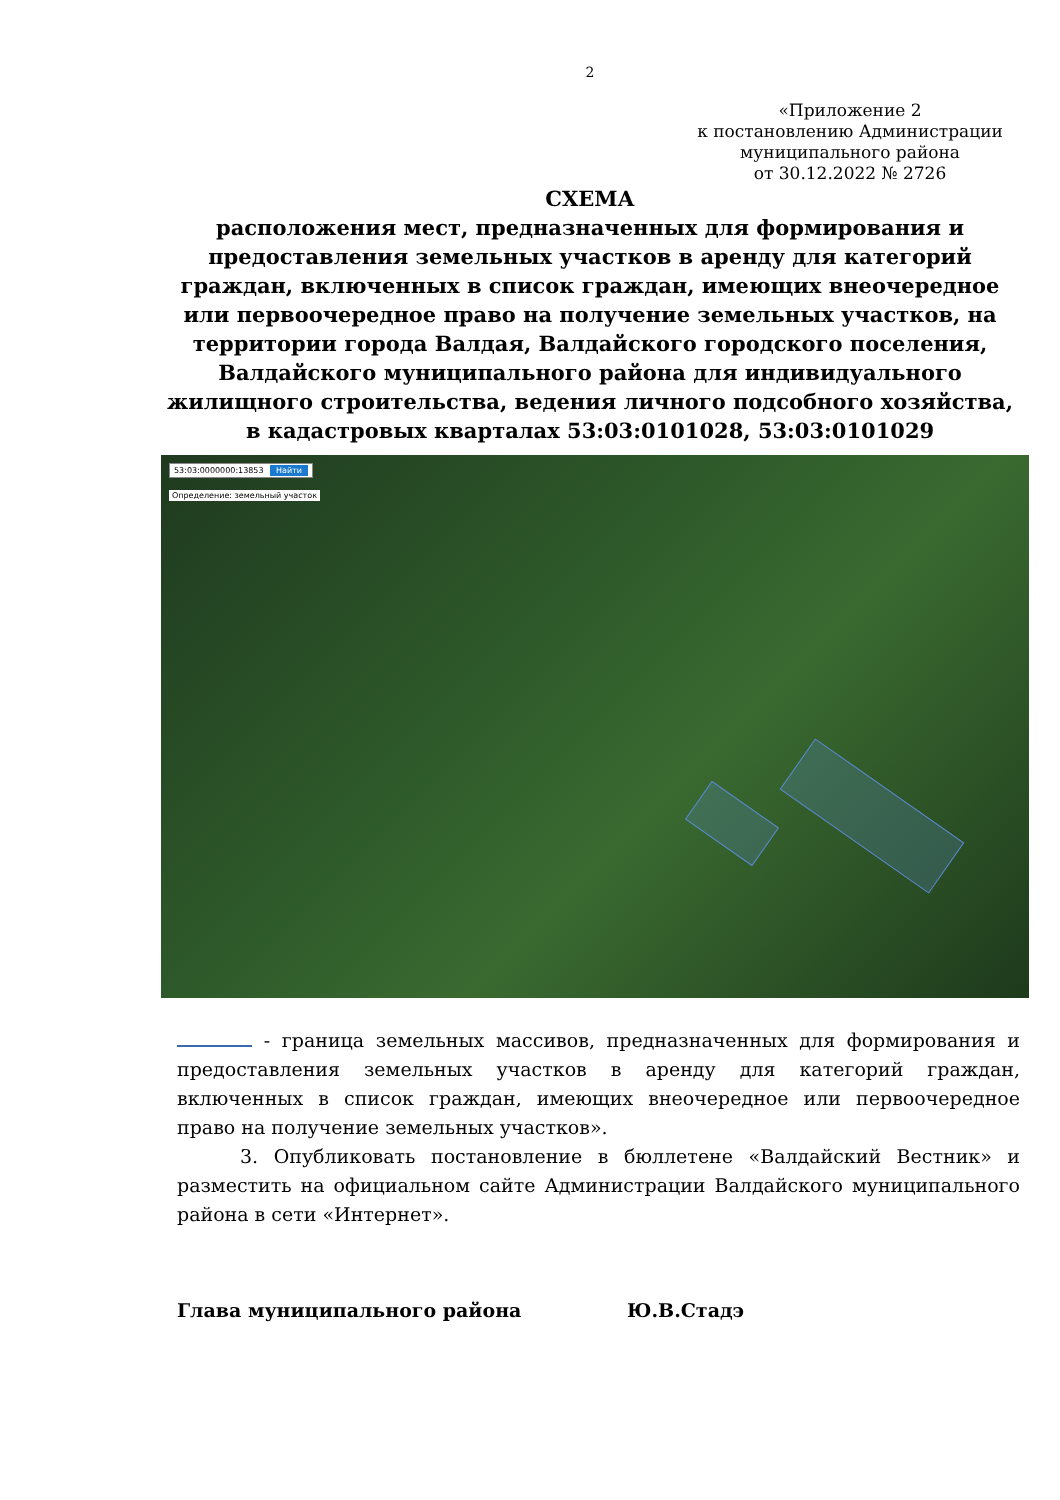2
«Приложение 2
к постановлению Администрации
муниципального района
от 30.12.2022 № 2726
СХЕМА
расположения мест, предназначенных для формирования и предоставления земельных участков в аренду для категорий граждан, включенных в список граждан, имеющих внеочередное или первоочередное право на получение земельных участков, на территории города Валдая, Валдайского городского поселения, Валдайского муниципального района для индивидуального жилищного строительства, ведения личного подсобного хозяйства, в кадастровых кварталах 53:03:0101028, 53:03:0101029
53:03:0000000:13853 Найти
Определение: земельный участок
- граница земельных массивов, предназначенных для формирования и предоставления земельных участков в аренду для категорий граждан, включенных в список граждан, имеющих внеочередное или первоочередное право на получение земельных участков».
3. Опубликовать постановление в бюллетене «Валдайский Вестник» и разместить на официальном сайте Администрации Валдайского муниципального района в сети «Интернет».
Глава муниципального района Ю.В.Стадэ